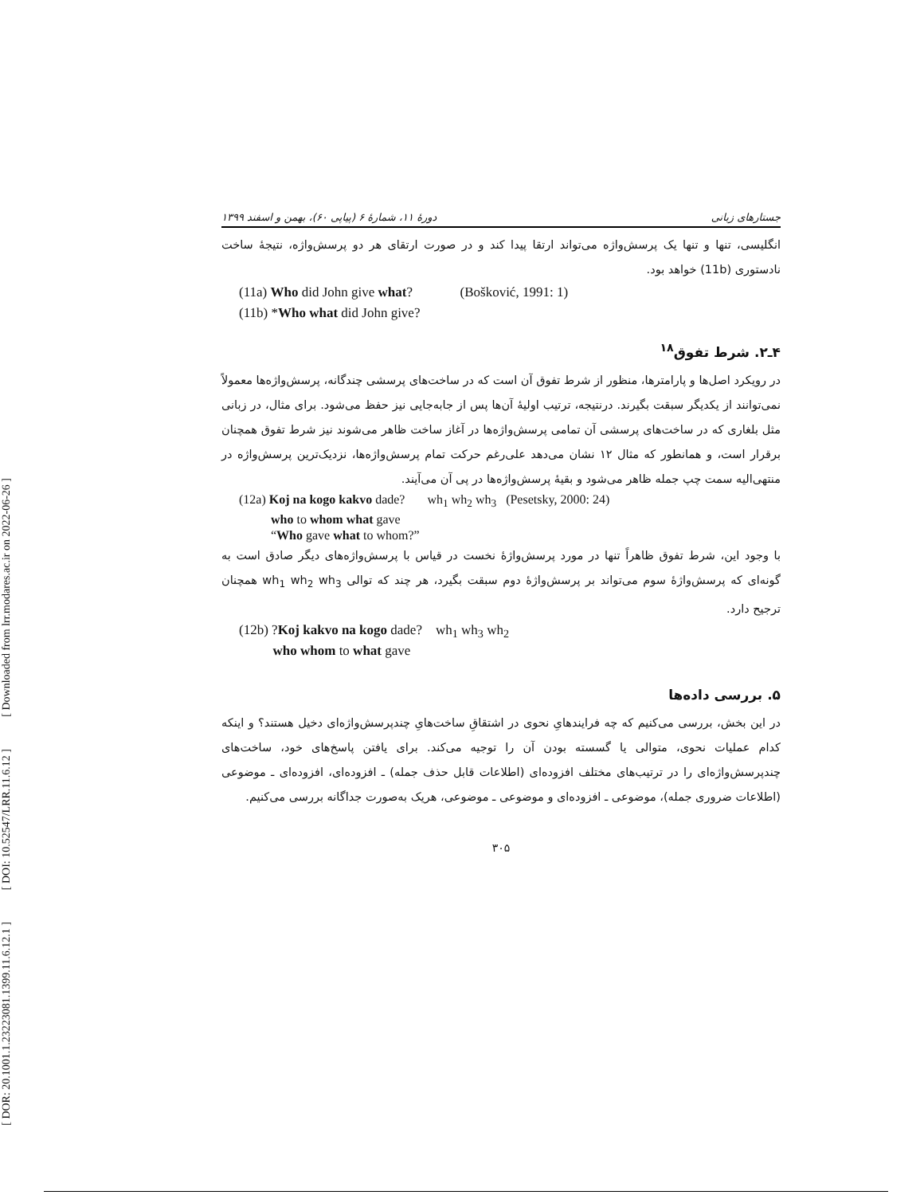[ Downloaded from lrr.modares.ac.ir on 2022-06-26 ]
[ DOI: 10.52547/LRR.11.6.12 ]
[ DOR: 20.1001.1.23223081.1399.11.6.12.1 ]
جستارهای زبانی دورهٔ ۱۱، شمارهٔ ۶ (پیاپی ۶۰)، بهمن و اسفند ۱۳۹۹
انگلیسی، تنها و تنها یک پرسش‌واژه می‌تواند ارتقا پیدا کند و در صورت ارتقای هر دو پرسش‌واژه، نتیجهٔ ساخت نادستوری (11b) خواهد بود.
(11a) Who did John give what? (Bošković, 1991: 1)
(11b) *Who what did John give?
۴ـ۲. شرط تفوق<sup>۱۸</sup>
در رویکرد اصل‌ها و پارامترها، منظور از شرط تفوق آن است که در ساخت‌های پرسشی چندگانه، پرسش‌واژه‌ها معمولاً نمی‌توانند از یکدیگر سبقت بگیرند. درنتیجه، ترتیب اولیهٔ آن‌ها پس از جابه‌جایی نیز حفظ می‌شود. برای مثال، در زبانی مثل بلغاری که در ساخت‌های پرسشی آن تمامی پرسش‌واژه‌ها در آغاز ساخت ظاهر می‌شوند نیز شرط تفوق همچنان برقرار است، و همانطور که مثال ۱۲ نشان می‌دهد علی‌رغم حرکت تمام پرسش‌واژه‌ها، نزدیک‌ترین پرسش‌واژه در منتهی‌الیه سمت چپ جمله ظاهر می‌شود و بقیهٔ پرسش‌واژه‌ها در پی آن می‌آیند.
(12a) Koj na kogo kakvo dade? wh<sub>1</sub> wh<sub>2</sub> wh<sub>3</sub> (Pesetsky, 2000: 24)
who to whom what gave
“Who gave what to whom?”
با وجود این، شرط تفوق ظاهراً تنها در مورد پرسش‌واژهٔ نخست در قیاس با پرسش‌واژه‌های دیگر صادق است به گونه‌ای که پرسش‌واژهٔ سوم می‌تواند بر پرسش‌واژهٔ دوم سبقت بگیرد، هر چند که توالی wh<sub>1</sub> wh<sub>2</sub> wh<sub>3</sub> همچنان ترجیح دارد.
(12b) ?Koj kakvo na kogo dade? wh<sub>1</sub> wh<sub>3</sub> wh<sub>2</sub>
who whom to what gave
۵. بررسی داده‌ها
در این بخش، بررسی می‌کنیم که چه فرایندهایِ نحوی در اشتقاقِ ساخت‌هایِ چندپرسش‌واژه‌ای دخیل هستند؟ و اینکه کدام عملیات نحوی، متوالی یا گسسته بودن آن را توجیه می‌کند. برای یافتن پاسخ‌های خود، ساخت‌های چندپرسش‌واژه‌ای را در ترتیب‌های مختلف افزوده‌ای (اطلاعات قابل حذف جمله) ـ افزوده‌ای، افزوده‌ای ـ موضوعی (اطلاعات ضروری جمله)، موضوعی ـ افزوده‌ای و موضوعی ـ موضوعی، هریک به‌صورت جداگانه بررسی می‌کنیم.
۳۰۵